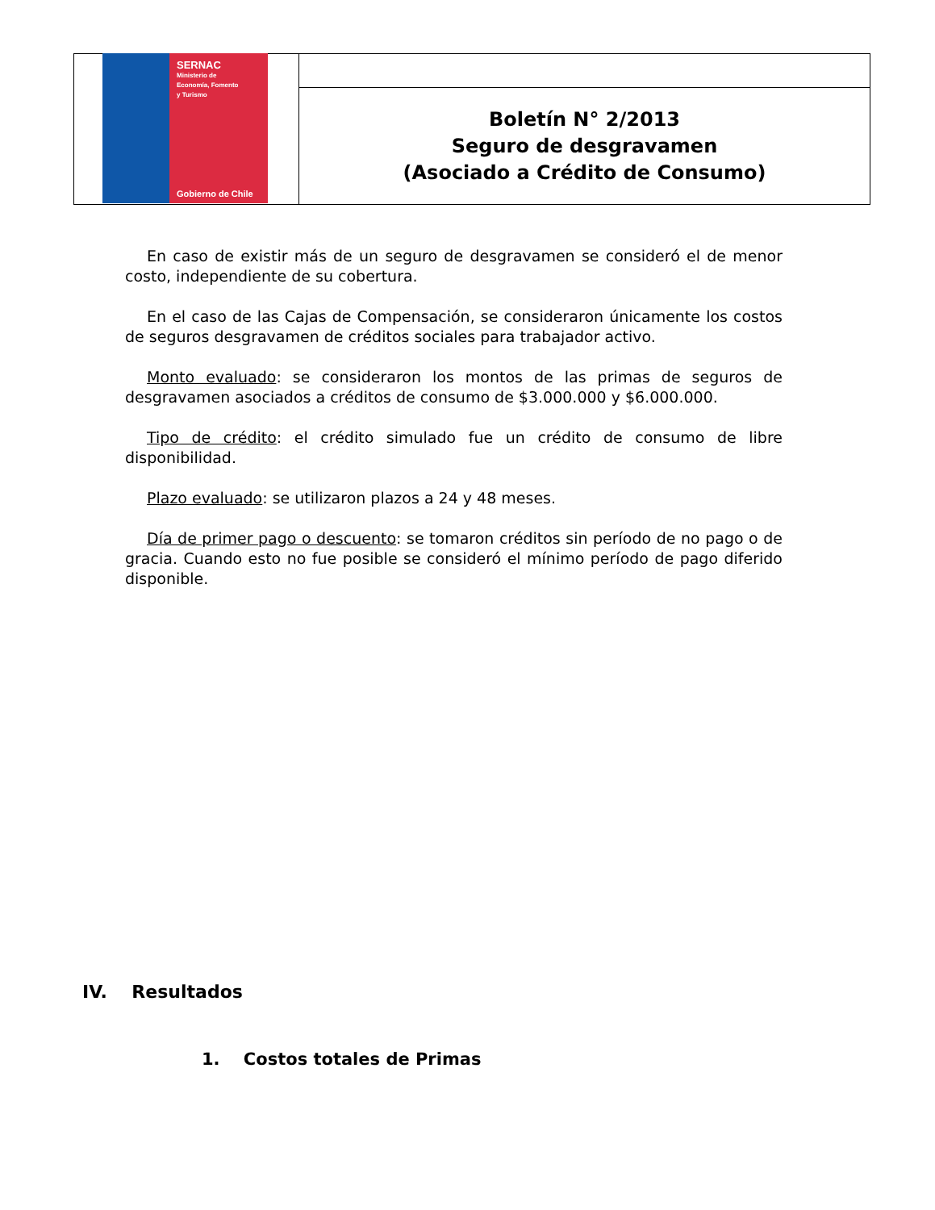SERNAC
Ministerio de
Economía, Fomento
y Turismo
Gobierno de Chile
Boletín N° 2/2013
Seguro de desgravamen
(Asociado a Crédito de Consumo)
En caso de existir más de un seguro de desgravamen se consideró el de menor costo, independiente de su cobertura.
En el caso de las Cajas de Compensación, se consideraron únicamente los costos de seguros desgravamen de créditos sociales para trabajador activo.
Monto evaluado: se consideraron los montos de las primas de seguros de desgravamen asociados a créditos de consumo de $3.000.000 y $6.000.000.
Tipo de crédito: el crédito simulado fue un crédito de consumo de libre disponibilidad.
Plazo evaluado: se utilizaron plazos a 24 y 48 meses.
Día de primer pago o descuento: se tomaron créditos sin período de no pago o de gracia. Cuando esto no fue posible se consideró el mínimo período de pago diferido disponible.
IV. Resultados
1. Costos totales de Primas